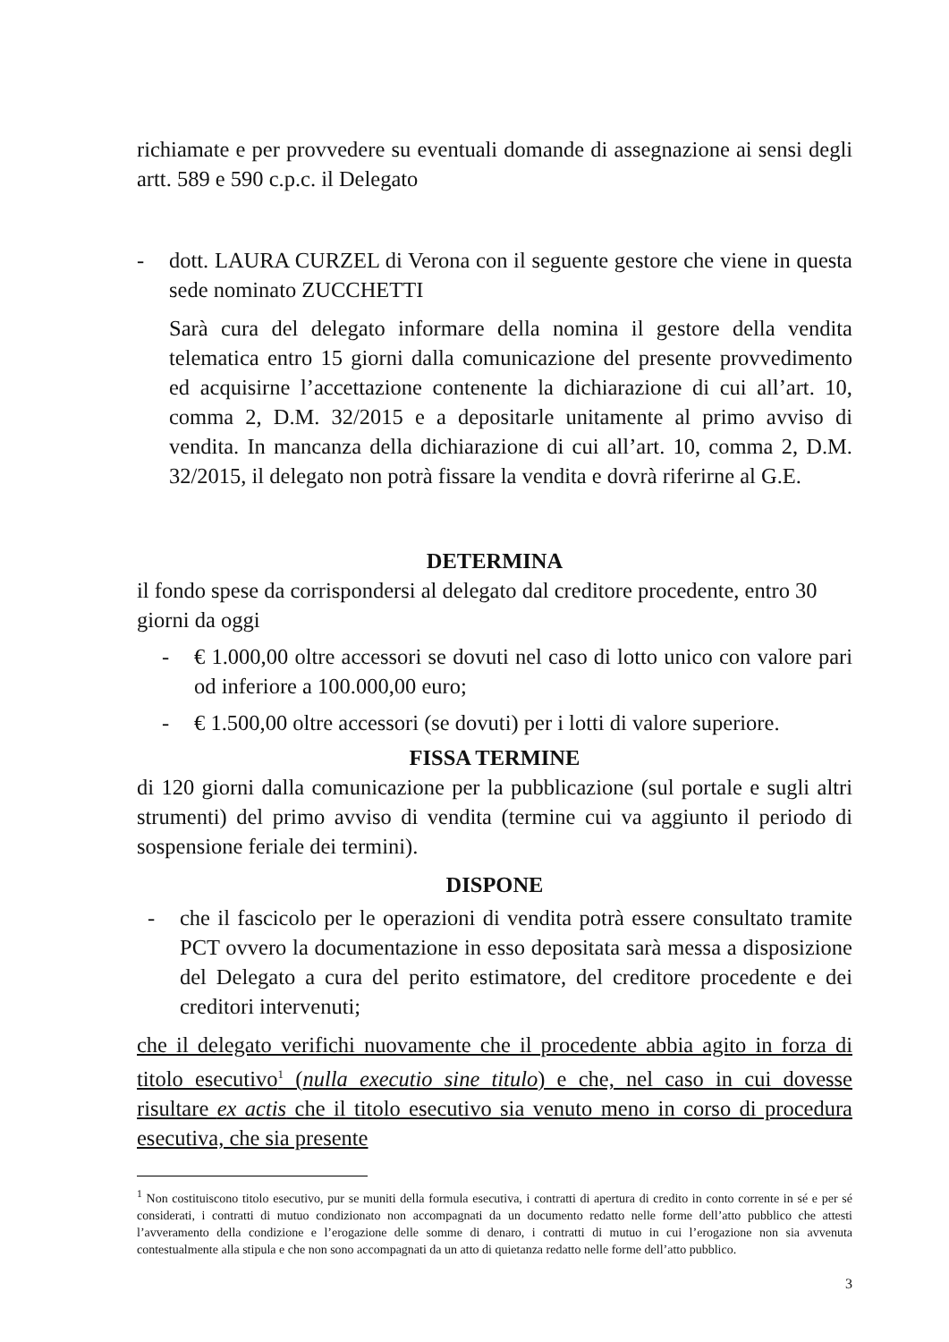richiamate e per provvedere su eventuali domande di assegnazione ai sensi degli artt. 589 e 590 c.p.c. il Delegato
- dott. LAURA CURZEL di Verona con il seguente gestore che viene in questa sede nominato ZUCCHETTI
Sarà cura del delegato informare della nomina il gestore della vendita telematica entro 15 giorni dalla comunicazione del presente provvedimento ed acquisirne l’accettazione contenente la dichiarazione di cui all’art. 10, comma 2, D.M. 32/2015 e a depositarle unitamente al primo avviso di vendita. In mancanza della dichiarazione di cui all’art. 10, comma 2, D.M. 32/2015, il delegato non potrà fissare la vendita e dovrà riferirne al G.E.
DETERMINA
il fondo spese da corrispondersi al delegato dal creditore procedente, entro 30 giorni da oggi
- € 1.000,00 oltre accessori se dovuti nel caso di lotto unico con valore pari od inferiore a 100.000,00 euro;
- € 1.500,00 oltre accessori (se dovuti) per i lotti di valore superiore.
FISSA TERMINE
di 120 giorni dalla comunicazione per la pubblicazione (sul portale e sugli altri strumenti) del primo avviso di vendita (termine cui va aggiunto il periodo di sospensione feriale dei termini).
DISPONE
- che il fascicolo per le operazioni di vendita potrà essere consultato tramite PCT ovvero la documentazione in esso depositata sarà messa a disposizione del Delegato a cura del perito estimatore, del creditore procedente e dei creditori intervenuti;
che il delegato verifichi nuovamente che il procedente abbia agito in forza di titolo esecutivo<sup>1</sup> (nulla executio sine titulo) e che, nel caso in cui dovesse risultare ex actis che il titolo esecutivo sia venuto meno in corso di procedura esecutiva, che sia presente
<sup>1</sup> Non costituiscono titolo esecutivo, pur se muniti della formula esecutiva, i contratti di apertura di credito in conto corrente in sé e per sé considerati, i contratti di mutuo condizionato non accompagnati da un documento redatto nelle forme dell’atto pubblico che attesti l’avveramento della condizione e l’erogazione delle somme di denaro, i contratti di mutuo in cui l’erogazione non sia avvenuta contestualmente alla stipula e che non sono accompagnati da un atto di quietanza redatto nelle forme dell’atto pubblico.
3